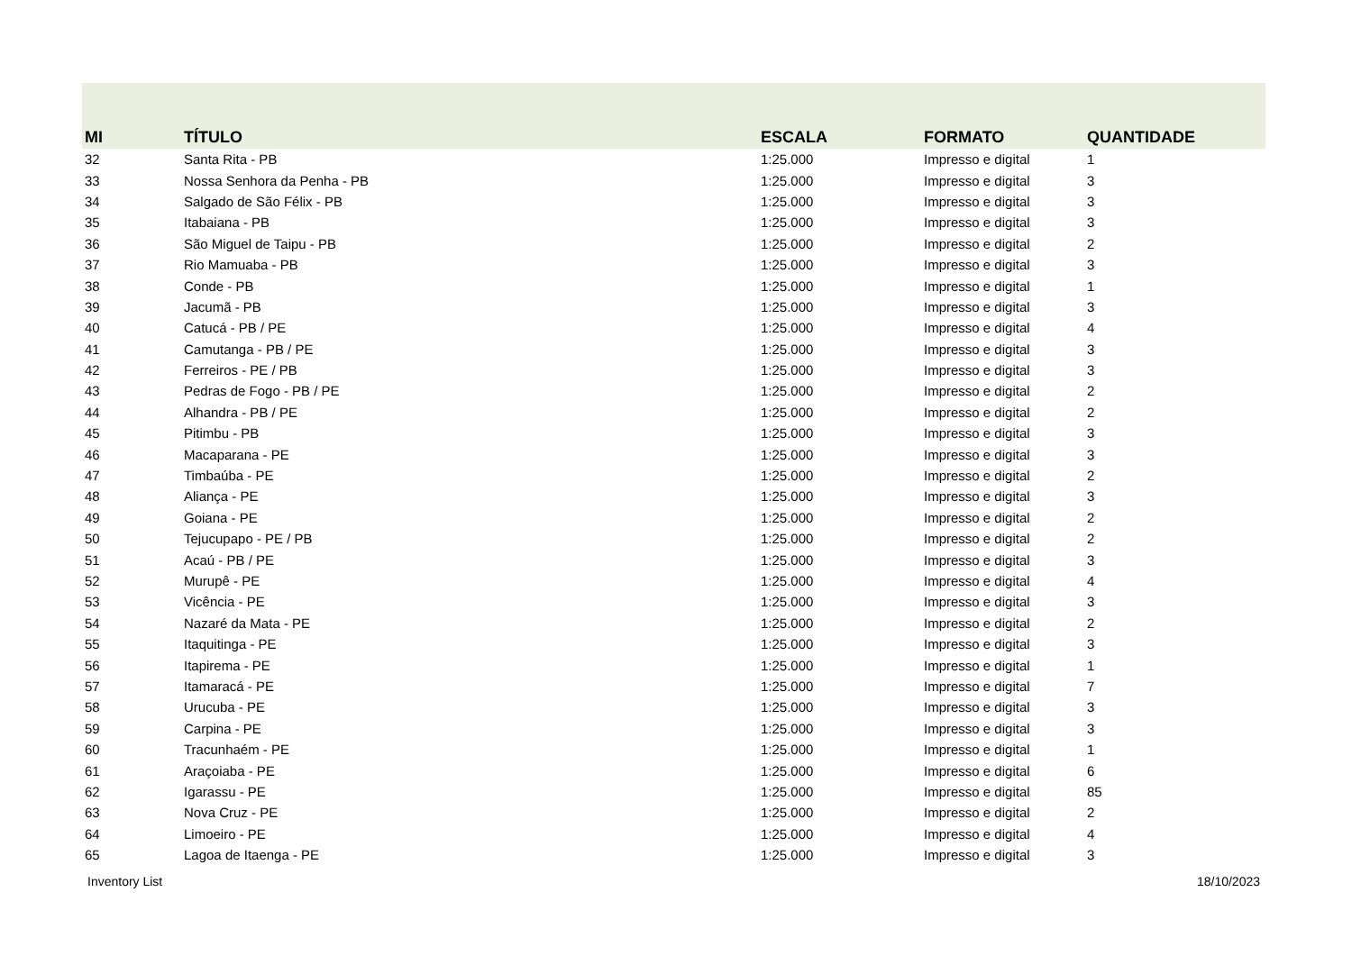| MI | TÍTULO | ESCALA | FORMATO | QUANTIDADE |
| --- | --- | --- | --- | --- |
| 32 | Santa Rita - PB | 1:25.000 | Impresso e digital | 1 |
| 33 | Nossa Senhora da Penha - PB | 1:25.000 | Impresso e digital | 3 |
| 34 | Salgado de São Félix - PB | 1:25.000 | Impresso e digital | 3 |
| 35 | Itabaiana - PB | 1:25.000 | Impresso e digital | 3 |
| 36 | São Miguel de Taipu - PB | 1:25.000 | Impresso e digital | 2 |
| 37 | Rio Mamuaba - PB | 1:25.000 | Impresso e digital | 3 |
| 38 | Conde - PB | 1:25.000 | Impresso e digital | 1 |
| 39 | Jacumã - PB | 1:25.000 | Impresso e digital | 3 |
| 40 | Catucá - PB / PE | 1:25.000 | Impresso e digital | 4 |
| 41 | Camutanga - PB / PE | 1:25.000 | Impresso e digital | 3 |
| 42 | Ferreiros - PE / PB | 1:25.000 | Impresso e digital | 3 |
| 43 | Pedras de Fogo - PB / PE | 1:25.000 | Impresso e digital | 2 |
| 44 | Alhandra - PB / PE | 1:25.000 | Impresso e digital | 2 |
| 45 | Pitimbu - PB | 1:25.000 | Impresso e digital | 3 |
| 46 | Macaparana - PE | 1:25.000 | Impresso e digital | 3 |
| 47 | Timbaúba - PE | 1:25.000 | Impresso e digital | 2 |
| 48 | Aliança - PE | 1:25.000 | Impresso e digital | 3 |
| 49 | Goiana - PE | 1:25.000 | Impresso e digital | 2 |
| 50 | Tejucupapo - PE / PB | 1:25.000 | Impresso e digital | 2 |
| 51 | Acaú - PB / PE | 1:25.000 | Impresso e digital | 3 |
| 52 | Murupê - PE | 1:25.000 | Impresso e digital | 4 |
| 53 | Vicência - PE | 1:25.000 | Impresso e digital | 3 |
| 54 | Nazaré da Mata - PE | 1:25.000 | Impresso e digital | 2 |
| 55 | Itaquitinga - PE | 1:25.000 | Impresso e digital | 3 |
| 56 | Itapirema - PE | 1:25.000 | Impresso e digital | 1 |
| 57 | Itamaracá - PE | 1:25.000 | Impresso e digital | 7 |
| 58 | Urucuba - PE | 1:25.000 | Impresso e digital | 3 |
| 59 | Carpina - PE | 1:25.000 | Impresso e digital | 3 |
| 60 | Tracunhaém - PE | 1:25.000 | Impresso e digital | 1 |
| 61 | Araçoiaba - PE | 1:25.000 | Impresso e digital | 6 |
| 62 | Igarassu - PE | 1:25.000 | Impresso e digital | 85 |
| 63 | Nova Cruz - PE | 1:25.000 | Impresso e digital | 2 |
| 64 | Limoeiro - PE | 1:25.000 | Impresso e digital | 4 |
| 65 | Lagoa de Itaenga - PE | 1:25.000 | Impresso e digital | 3 |
Inventory List 18/10/2023